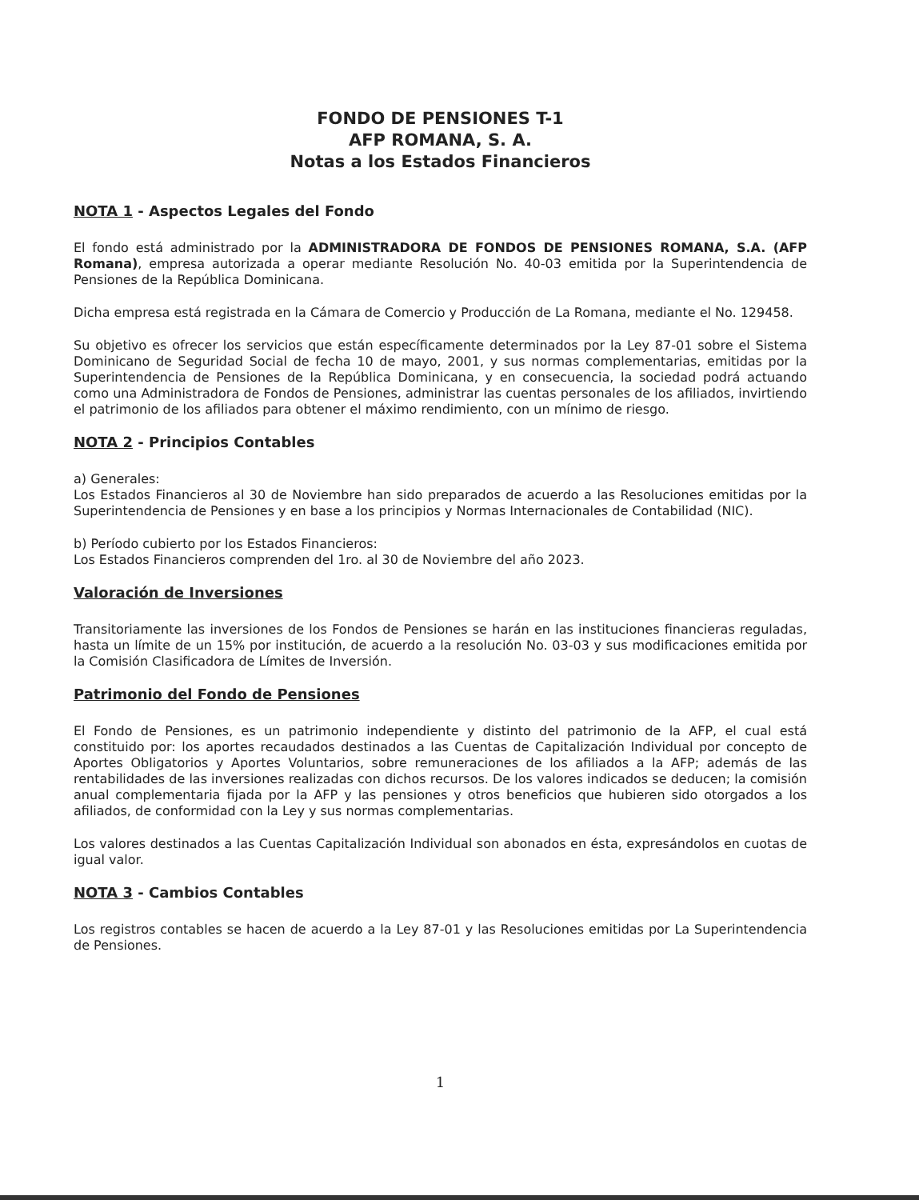FONDO DE PENSIONES T-1
AFP ROMANA, S. A.
Notas a los Estados Financieros
NOTA 1 - Aspectos Legales del Fondo
El fondo está administrado por la ADMINISTRADORA DE FONDOS DE PENSIONES ROMANA, S.A. (AFP Romana), empresa autorizada a operar mediante Resolución No. 40-03 emitida por la Superintendencia de Pensiones de la República Dominicana.
Dicha empresa está registrada en la Cámara de Comercio y Producción de La Romana, mediante el No. 129458.
Su objetivo es ofrecer los servicios que están específicamente determinados por la Ley 87-01 sobre el Sistema Dominicano de Seguridad Social de fecha 10 de mayo, 2001, y sus normas complementarias, emitidas por la Superintendencia de Pensiones de la República Dominicana, y en consecuencia, la sociedad podrá actuando como una Administradora de Fondos de Pensiones, administrar las cuentas personales de los afiliados, invirtiendo el patrimonio de los afiliados para obtener el máximo rendimiento, con un mínimo de riesgo.
NOTA 2 - Principios Contables
a) Generales:
Los Estados Financieros al 30 de Noviembre han sido preparados de acuerdo a las Resoluciones emitidas por la Superintendencia de Pensiones y en base a los principios y Normas Internacionales de Contabilidad (NIC).
b) Período cubierto por los Estados Financieros:
Los Estados Financieros comprenden del 1ro. al 30 de Noviembre del año 2023.
Valoración de Inversiones
Transitoriamente las inversiones de los Fondos de Pensiones se harán en las instituciones financieras reguladas, hasta un límite de un 15% por institución, de acuerdo a la resolución No. 03-03 y sus modificaciones emitida por la Comisión Clasificadora de Límites de Inversión.
Patrimonio del Fondo de Pensiones
El Fondo de Pensiones, es un patrimonio independiente y distinto del patrimonio de la AFP, el cual está constituido por: los aportes recaudados destinados a las Cuentas de Capitalización Individual por concepto de Aportes Obligatorios y Aportes Voluntarios, sobre remuneraciones de los afiliados a la AFP; además de las rentabilidades de las inversiones realizadas con dichos recursos. De los valores indicados se deducen; la comisión anual complementaria fijada por la AFP y las pensiones y otros beneficios que hubieren sido otorgados a los afiliados, de conformidad con la Ley y sus normas complementarias.
Los valores destinados a las Cuentas Capitalización Individual son abonados en ésta, expresándolos en cuotas de igual valor.
NOTA 3 - Cambios Contables
Los registros contables se hacen de acuerdo a la Ley 87-01 y las Resoluciones emitidas por La Superintendencia de Pensiones.
​ ​
1